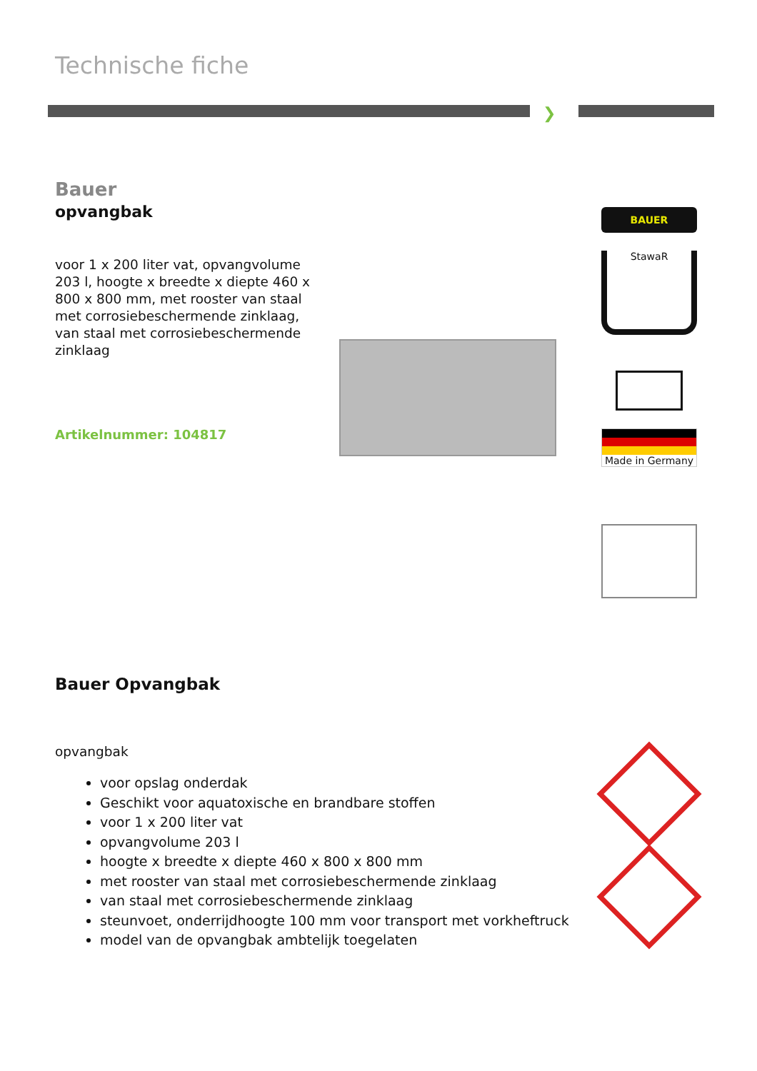Technische fiche
❯
Bauer
opvangbak
voor 1 x 200 liter vat, opvangvolume 203 l, hoogte x breedte x diepte 460 x 800 x 800 mm, met rooster van staal met corrosiebeschermende zinklaag, van staal met corrosiebeschermende zinklaag
Artikelnummer: 104817
BAUER
StawaR
Made in Germany
Bauer Opvangbak
opvangbak
voor opslag onderdak
Geschikt voor aquatoxische en brandbare stoffen
voor 1 x 200 liter vat
opvangvolume 203 l
hoogte x breedte x diepte 460 x 800 x 800 mm
met rooster van staal met corrosiebeschermende zinklaag
van staal met corrosiebeschermende zinklaag
steunvoet, onderrijdhoogte 100 mm voor transport met vorkheftruck
model van de opvangbak ambtelijk toegelaten